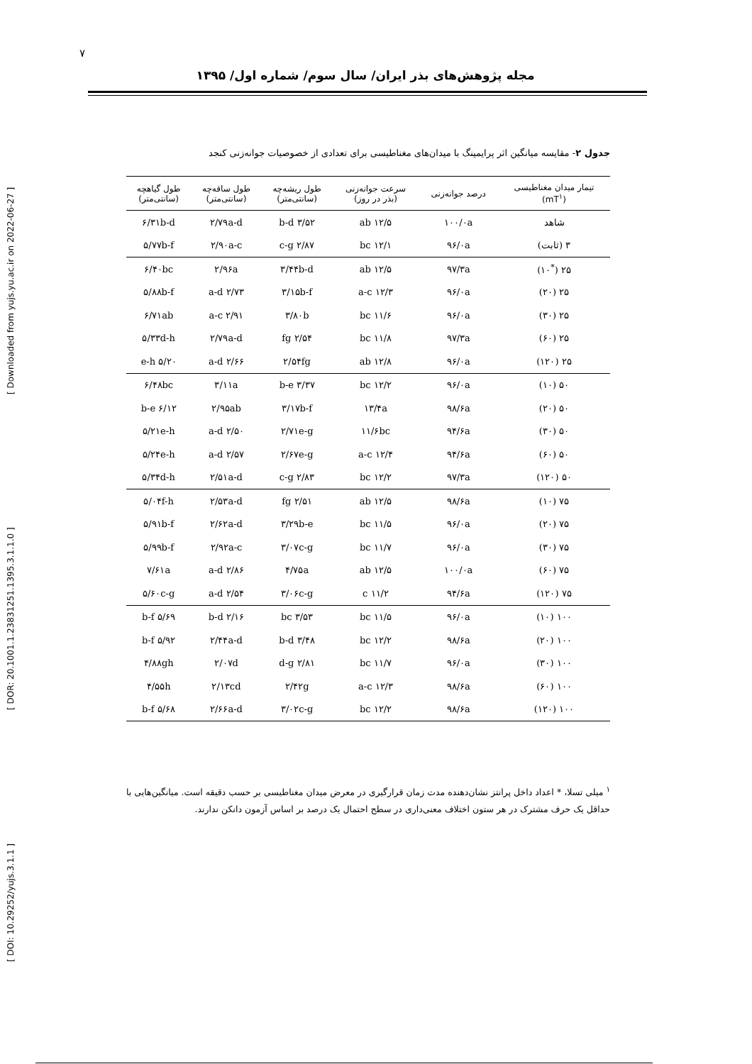۷
مجله پژوهش‌های بذر ایران/ سال سوم/ شماره اول/ ۱۳۹۵
[ DOI: 10.29252/yujs.3.1.1 ] [ DOR: 20.1001.1.23831251.1395.3.1.1.0 ] [ Downloaded from yujs.yu.ac.ir on 2022-06-27 ]
جدول ۲- مقایسه میانگین اثر پرایمینگ با میدان‌های مغناطیسی برای تعدادی از خصوصیات جوانه‌زنی کنجد
| تیمار میدان مغناطیسی (mT<sup>۱</sup>) | درصد جوانه‌زنی | سرعت جوانه‌زنی (بذر در روز) | طول ریشه‌چه (سانتی‌متر) | طول ساقه‌چه (سانتی‌متر) | طول گیاهچه (سانتی‌متر) |
| --- | --- | --- | --- | --- | --- |
| شاهد | ۱۰۰/۰a | ۱۲/۵ ab | ۳/۵۲ b-d | ۲/۷۹a-d | ۶/۳۱b-d |
| ۳ (ثابت) | ۹۶/۰a | ۱۲/۱ bc | ۲/۸۷ c-g | ۲/۹۰a-c | ۵/۷۷b-f |
| ۲۵ (<sup>*</sup>۱۰) | ۹۷/۳a | ۱۲/۵ ab | ۳/۴۴b-d | ۲/۹۶a | ۶/۴۰bc |
| ۲۵ (۲۰) | ۹۶/۰a | ۱۲/۳ a-c | ۳/۱۵b-f | ۲/۷۳ a-d | ۵/۸۸b-f |
| ۲۵ (۳۰) | ۹۶/۰a | ۱۱/۶ bc | ۳/۸۰b | ۲/۹۱ a-c | ۶/۷۱ab |
| ۲۵ (۶۰) | ۹۷/۳a | ۱۱/۸ bc | ۲/۵۴ fg | ۲/۷۹a-d | ۵/۳۳d-h |
| ۲۵ (۱۲۰) | ۹۶/۰a | ۱۲/۸ ab | ۲/۵۴fg | ۲/۶۶ a-d | ۵/۲۰ e-h |
| ۵۰ (۱۰) | ۹۶/۰a | ۱۲/۲ bc | ۳/۳۷ b-e | ۳/۱۱a | ۶/۴۸bc |
| ۵۰ (۲۰) | ۹۸/۶a | ۱۳/۴a | ۳/۱۷b-f | ۲/۹۵ab | ۶/۱۲ b-e |
| ۵۰ (۳۰) | ۹۴/۶a | ۱۱/۶bc | ۲/۷۱e-g | ۲/۵۰ a-d | ۵/۲۱e-h |
| ۵۰ (۶۰) | ۹۴/۶a | ۱۲/۴ a-c | ۲/۶۷e-g | ۲/۵۷ a-d | ۵/۲۴e-h |
| ۵۰ (۱۲۰) | ۹۷/۳a | ۱۲/۲ bc | ۲/۸۳ c-g | ۲/۵۱a-d | ۵/۳۴d-h |
| ۷۵ (۱۰) | ۹۸/۶a | ۱۲/۵ ab | ۲/۵۱ fg | ۲/۵۳a-d | ۵/۰۴f-h |
| ۷۵ (۲۰) | ۹۶/۰a | ۱۱/۵ bc | ۳/۲۹b-e | ۲/۶۲a-d | ۵/۹۱b-f |
| ۷۵ (۳۰) | ۹۶/۰a | ۱۱/۷ bc | ۳/۰۷c-g | ۲/۹۲a-c | ۵/۹۹b-f |
| ۷۵ (۶۰) | ۱۰۰/۰a | ۱۲/۵ ab | ۴/۷۵a | ۲/۸۶ a-d | ۷/۶۱a |
| ۷۵ (۱۲۰) | ۹۴/۶a | ۱۱/۲ c | ۳/۰۶c-g | ۲/۵۴ a-d | ۵/۶۰c-g |
| ۱۰۰ (۱۰) | ۹۶/۰a | ۱۱/۵ bc | ۳/۵۳ bc | ۲/۱۶ b-d | ۵/۶۹ b-f |
| ۱۰۰ (۲۰) | ۹۸/۶a | ۱۲/۲ bc | ۳/۴۸ b-d | ۲/۴۴a-d | ۵/۹۲ b-f |
| ۱۰۰ (۳۰) | ۹۶/۰a | ۱۱/۷ bc | ۲/۸۱ d-g | ۲/۰۷d | ۴/۸۸gh |
| ۱۰۰ (۶۰) | ۹۸/۶a | ۱۲/۳ a-c | ۲/۴۲g | ۲/۱۳cd | ۴/۵۵h |
| ۱۰۰ (۱۲۰) | ۹۸/۶a | ۱۲/۲ bc | ۳/۰۲c-g | ۲/۶۶a-d | ۵/۶۸ b-f |
<sup>۱</sup> میلی تسلا، * اعداد داخل پرانتز نشان‌دهنده مدت زمان قرارگیری در معرض میدان مغناطیسی بر حسب دقیقه است. میانگین‌هایی با حداقل یک حرف مشترک در هر ستون اختلاف معنی‌داری در سطح احتمال یک درصد بر اساس آزمون دانکن ندارند.